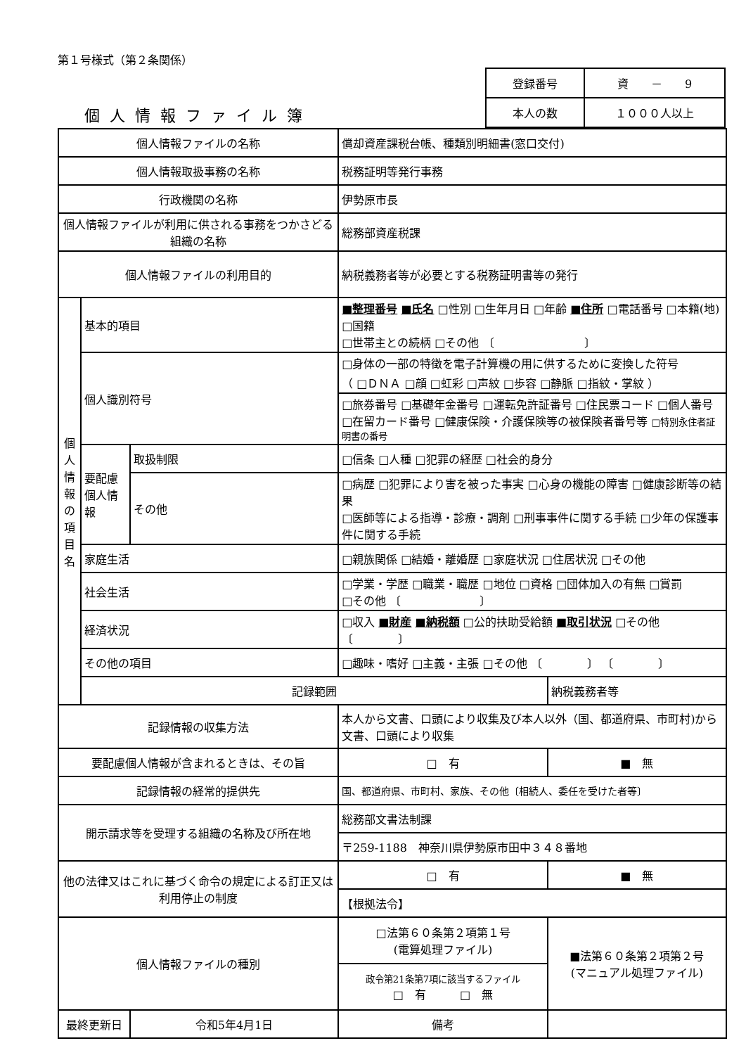第１号様式（第２条関係）
個人情報ファイル簿
| 登録番号 | 資 － 9 |
| 本人の数 | １０００人以上 |
| 個人情報ファイルの名称 | | | 償却資産課税台帳、種類別明細書(窓口交付) | | |
| 個人情報取扱事務の名称 | | | 税務証明等発行事務 | | |
| 行政機関の名称 | | | 伊勢原市長 | | |
| 個人情報ファイルが利用に供される事務をつかさどる組織の名称 | | | 総務部資産税課 | | |
| 個人情報ファイルの利用目的 | | | 納税義務者等が必要とする税務証明書等の発行 | | |
| 個 人 情 報 の 項 目 名 | 基本的項目 | | ■整理番号 ■氏名 □性別 □生年月日 □年齢 ■住所 □電話番号 □本籍(地) □国籍 □世帯主との続柄 □その他 〔 〕 | | |
| | 個人識別符号 | | □身体の一部の特徴を電子計算機の用に供するために変換した符号 （ □ＤＮＡ □顔 □虹彩 □声紋 □歩容 □静脈 □指紋・掌紋 ） | | |
| | | | □旅券番号 □基礎年金番号 □運転免許証番号 □住民票コード □個人番号 □在留カード番号 □健康保険・介護保険等の被保険者番号等 □特別永住者証明書の番号 | | |
| | 要配慮個人情報 | 取扱制限 | □信条 □人種 □犯罪の経歴 □社会的身分 | | |
| | | その他 | □病歴 □犯罪により害を被った事実 □心身の機能の障害 □健康診断等の結果 □医師等による指導・診療・調剤 □刑事事件に関する手続 □少年の保護事件に関する手続 | | |
| | 家庭生活 | | □親族関係 □結婚・離婚歴 □家庭状況 □住居状況 □その他 | | |
| | 社会生活 | | □学業・学歴 □職業・職歴 □地位 □資格 □団体加入の有無 □賞罰 □その他 〔 〕 | | |
| | 経済状況 | | □収入 ■財産 ■納税額 □公的扶助受給額 ■取引状況 □その他 〔 〕 | | |
| | その他の項目 | | □趣味・嗜好 □主義・主張 □その他 〔 〕 〔 〕 | | |
| | 記録範囲 | | | 納税義務者等 | |
| 記録情報の収集方法 | | | 本人から文書、口頭により収集及び本人以外（国、都道府県、市町村)から文書、口頭により収集 | | |
| 要配慮個人情報が含まれるときは、その旨 | | | □ 有 | | ■ 無 |
| 記録情報の経常的提供先 | | | 国、都道府県、市町村、家族、その他〔相続人、委任を受けた者等〕 | | |
| 開示請求等を受理する組織の名称及び所在地 | | | 総務部文書法制課 | | |
| | | | 〒259-1188 神奈川県伊勢原市田中３４８番地 | | |
| 他の法律又はこれに基づく命令の規定による訂正又は利用停止の制度 | | | □ 有 | | ■ 無 |
| | | | 【根拠法令】 | | |
| 個人情報ファイルの種別 | | | □法第６０条第２項第１号 (電算処理ファイル) | | ■法第６０条第２項第２号 (マニュアル処理ファイル) |
| | | | 政令第21条第7項に該当するファイル □ 有 □ 無 | | |
| 最終更新日 | | 令和5年4月1日 | 備考 | | |